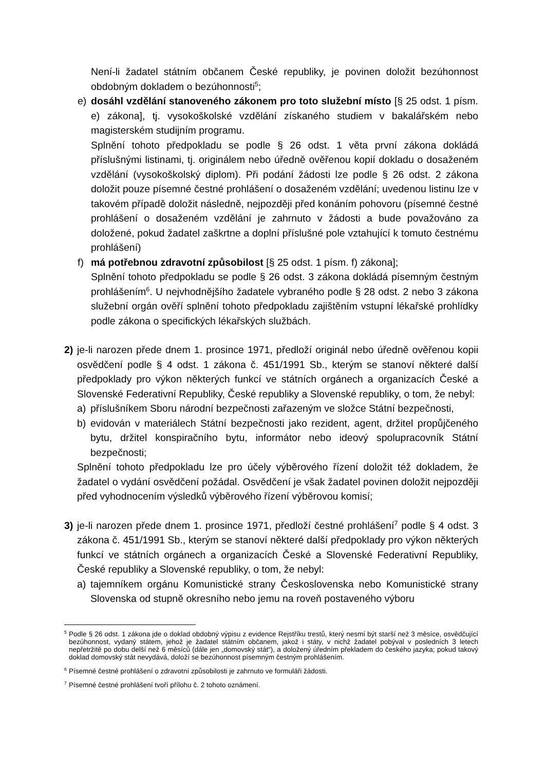Není-li žadatel státním občanem České republiky, je povinen doložit bezúhonnost obdobným dokladem o bezúhonnosti<sup>5</sup>;
e) dosáhl vzdělání stanoveného zákonem pro toto služební místo [§ 25 odst. 1 písm. e) zákona], tj. vysokoškolské vzdělání získaného studiem v bakalářském nebo magisterském studijním programu.
Splnění tohoto předpokladu se podle § 26 odst. 1 věta první zákona dokládá příslušnými listinami, tj. originálem nebo úředně ověřenou kopií dokladu o dosaženém vzdělání (vysokoškolský diplom). Při podání žádosti lze podle § 26 odst. 2 zákona doložit pouze písemné čestné prohlášení o dosaženém vzdělání; uvedenou listinu lze v takovém případě doložit následně, nejpozději před konáním pohovoru (písemné čestné prohlášení o dosaženém vzdělání je zahrnuto v žádosti a bude považováno za doložené, pokud žadatel zaškrtne a doplní příslušné pole vztahující k tomuto čestnému prohlášení)
f) má potřebnou zdravotní způsobilost [§ 25 odst. 1 písm. f) zákona];
Splnění tohoto předpokladu se podle § 26 odst. 3 zákona dokládá písemným čestným prohlášením<sup>6</sup>. U nejvhodnějšího žadatele vybraného podle § 28 odst. 2 nebo 3 zákona služební orgán ověří splnění tohoto předpokladu zajištěním vstupní lékařské prohlídky podle zákona o specifických lékařských službách.
2) je-li narozen přede dnem 1. prosince 1971, předloží originál nebo úředně ověřenou kopii osvědčení podle § 4 odst. 1 zákona č. 451/1991 Sb., kterým se stanoví některé další předpoklady pro výkon některých funkcí ve státních orgánech a organizacích České a Slovenské Federativní Republiky, České republiky a Slovenské republiky, o tom, že nebyl:
a) příslušníkem Sboru národní bezpečnosti zařazeným ve složce Státní bezpečnosti,
b) evidován v materiálech Státní bezpečnosti jako rezident, agent, držitel propůjčeného bytu, držitel konspiračního bytu, informátor nebo ideový spolupracovník Státní bezpečnosti;
Splnění tohoto předpokladu lze pro účely výběrového řízení doložit též dokladem, že žadatel o vydání osvědčení požádal. Osvědčení je však žadatel povinen doložit nejpozději před vyhodnocením výsledků výběrového řízení výběrovou komisí;
3) je-li narozen přede dnem 1. prosince 1971, předloží čestné prohlášení<sup>7</sup> podle § 4 odst. 3 zákona č. 451/1991 Sb., kterým se stanoví některé další předpoklady pro výkon některých funkcí ve státních orgánech a organizacích České a Slovenské Federativní Republiky, České republiky a Slovenské republiky, o tom, že nebyl:
a) tajemníkem orgánu Komunistické strany Československa nebo Komunistické strany Slovenska od stupně okresního nebo jemu na roveň postaveného výboru
<sup>5</sup> Podle § 26 odst. 1 zákona jde o doklad obdobný výpisu z evidence Rejstříku trestů, který nesmí být starší než 3 měsíce, osvědčující bezúhonnost, vydaný státem, jehož je žadatel státním občanem, jakož i státy, v nichž žadatel pobýval v posledních 3 letech nepřetržitě po dobu delší než 6 měsíců (dále jen „domovský stát“), a doložený úředním překladem do českého jazyka; pokud takový doklad domovský stát nevydává, doloží se bezúhonnost písemným čestným prohlášením.
<sup>6</sup> Písemné čestné prohlášení o zdravotní způsobilosti je zahrnuto ve formuláři žádosti.
<sup>7</sup> Písemné čestné prohlášení tvoří přílohu č. 2 tohoto oznámení.